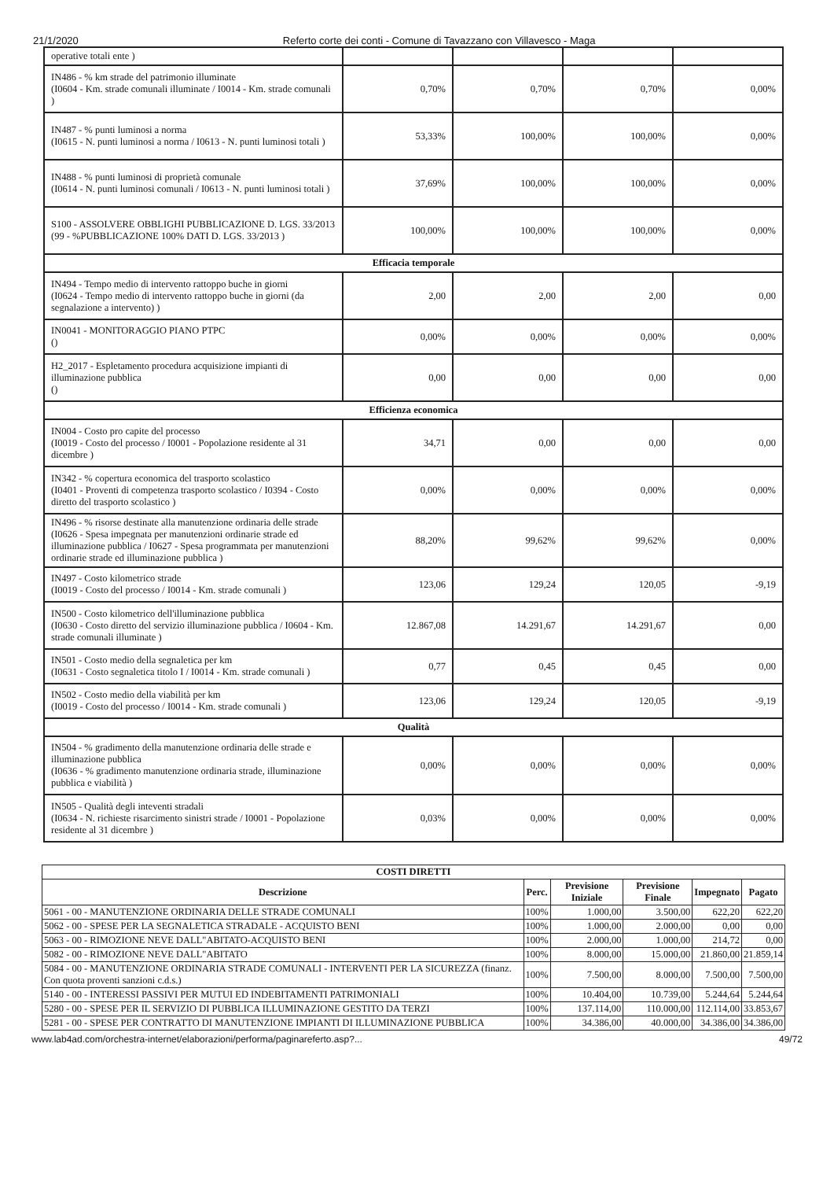21/1/2020 Referto corte dei conti - Comune di Tavazzano con Villavesco - Maga
| operative totali ente ) | | | | |
| IN486 - % km strade del patrimonio illuminate (I0604 - Km. strade comunali illuminate / I0014 - Km. strade comunali ) | 0,70% | 0,70% | 0,70% | 0,00% |
| IN487 - % punti luminosi a norma (I0615 - N. punti luminosi a norma / I0613 - N. punti luminosi totali ) | 53,33% | 100,00% | 100,00% | 0,00% |
| IN488 - % punti luminosi di proprietà comunale (I0614 - N. punti luminosi comunali / I0613 - N. punti luminosi totali ) | 37,69% | 100,00% | 100,00% | 0,00% |
| S100 - ASSOLVERE OBBLIGHI PUBBLICAZIONE D. LGS. 33/2013 (99 - %PUBBLICAZIONE 100% DATI D. LGS. 33/2013 ) | 100,00% | 100,00% | 100,00% | 0,00% |
| Efficacia temporale | | | | |
| IN494 - Tempo medio di intervento rattoppo buche in giorni (I0624 - Tempo medio di intervento rattoppo buche in giorni (da segnalazione a intervento) ) | 2,00 | 2,00 | 2,00 | 0,00 |
| IN0041 - MONITORAGGIO PIANO PTPC () | 0,00% | 0,00% | 0,00% | 0,00% |
| H2_2017 - Espletamento procedura acquisizione impianti di illuminazione pubblica () | 0,00 | 0,00 | 0,00 | 0,00 |
| Efficienza economica | | | | |
| IN004 - Costo pro capite del processo (I0019 - Costo del processo / I0001 - Popolazione residente al 31 dicembre ) | 34,71 | 0,00 | 0,00 | 0,00 |
| IN342 - % copertura economica del trasporto scolastico (I0401 - Proventi di competenza trasporto scolastico / I0394 - Costo diretto del trasporto scolastico ) | 0,00% | 0,00% | 0,00% | 0,00% |
| IN496 - % risorse destinate alla manutenzione ordinaria delle strade (I0626 - Spesa impegnata per manutenzioni ordinarie strade ed illuminazione pubblica / I0627 - Spesa programmata per manutenzioni ordinarie strade ed illuminazione pubblica ) | 88,20% | 99,62% | 99,62% | 0,00% |
| IN497 - Costo kilometrico strade (I0019 - Costo del processo / I0014 - Km. strade comunali ) | 123,06 | 129,24 | 120,05 | -9,19 |
| IN500 - Costo kilometrico dell'illuminazione pubblica (I0630 - Costo diretto del servizio illuminazione pubblica / I0604 - Km. strade comunali illuminate ) | 12.867,08 | 14.291,67 | 14.291,67 | 0,00 |
| IN501 - Costo medio della segnaletica per km (I0631 - Costo segnaletica titolo I / I0014 - Km. strade comunali ) | 0,77 | 0,45 | 0,45 | 0,00 |
| IN502 - Costo medio della viabilità per km (I0019 - Costo del processo / I0014 - Km. strade comunali ) | 123,06 | 129,24 | 120,05 | -9,19 |
| Qualità | | | | |
| IN504 - % gradimento della manutenzione ordinaria delle strade e illuminazione pubblica (I0636 - % gradimento manutenzione ordinaria strade, illuminazione pubblica e viabilità ) | 0,00% | 0,00% | 0,00% | 0,00% |
| IN505 - Qualità degli inteventi stradali (I0634 - N. richieste risarcimento sinistri strade / I0001 - Popolazione residente al 31 dicembre ) | 0,03% | 0,00% | 0,00% | 0,00% |
| COSTI DIRETTI | | | | | |
| --- | --- | --- | --- | --- | --- |
| Descrizione | Perc. | Previsione Iniziale | Previsione Finale | Impegnato | Pagato |
| 5061 - 00 - MANUTENZIONE ORDINARIA DELLE STRADE COMUNALI | 100% | 1.000,00 | 3.500,00 | 622,20 | 622,20 |
| 5062 - 00 - SPESE PER LA SEGNALETICA STRADALE - ACQUISTO BENI | 100% | 1.000,00 | 2.000,00 | 0,00 | 0,00 |
| 5063 - 00 - RIMOZIONE NEVE DALL"ABITATO-ACQUISTO BENI | 100% | 2.000,00 | 1.000,00 | 214,72 | 0,00 |
| 5082 - 00 - RIMOZIONE NEVE DALL"ABITATO | 100% | 8.000,00 | 15.000,00 | 21.860,00 | 21.859,14 |
| 5084 - 00 - MANUTENZIONE ORDINARIA STRADE COMUNALI - INTERVENTI PER LA SICUREZZA (finanz. Con quota proventi sanzioni c.d.s.) | 100% | 7.500,00 | 8.000,00 | 7.500,00 | 7.500,00 |
| 5140 - 00 - INTERESSI PASSIVI PER MUTUI ED INDEBITAMENTI PATRIMONIALI | 100% | 10.404,00 | 10.739,00 | 5.244,64 | 5.244,64 |
| 5280 - 00 - SPESE PER IL SERVIZIO DI PUBBLICA ILLUMINAZIONE GESTITO DA TERZI | 100% | 137.114,00 | 110.000,00 | 112.114,00 | 33.853,67 |
| 5281 - 00 - SPESE PER CONTRATTO DI MANUTENZIONE IMPIANTI DI ILLUMINAZIONE PUBBLICA | 100% | 34.386,00 | 40.000,00 | 34.386,00 | 34.386,00 |
www.lab4ad.com/orchestra-internet/elaborazioni/performa/paginareferto.asp?... 49/72